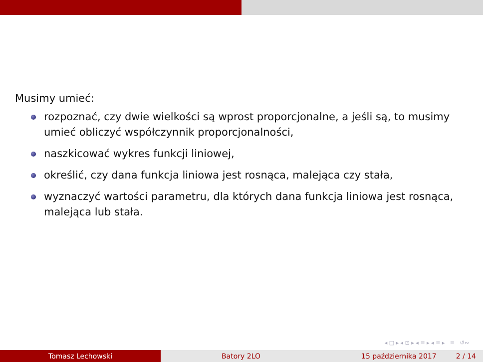Musimy umieć:
rozpoznać, czy dwie wielkości są wprost proporcjonalne, a jeśli są, to musimy umieć obliczyć współczynnik proporcjonalności,
naszkicować wykres funkcji liniowej,
określić, czy dana funkcja liniowa jest rosnąca, malejąca czy stała,
wyznaczyć wartości parametru, dla których dana funkcja liniowa jest rosnąca, malejąca lub stała.
◂ □ ▸ ◂ ⊡ ▸ ◂ ≡ ▸ ◂ ≡ ▸ ≡ ↺∾
Tomasz Lechowski Batory 2LO 15 października 2017 2 / 14